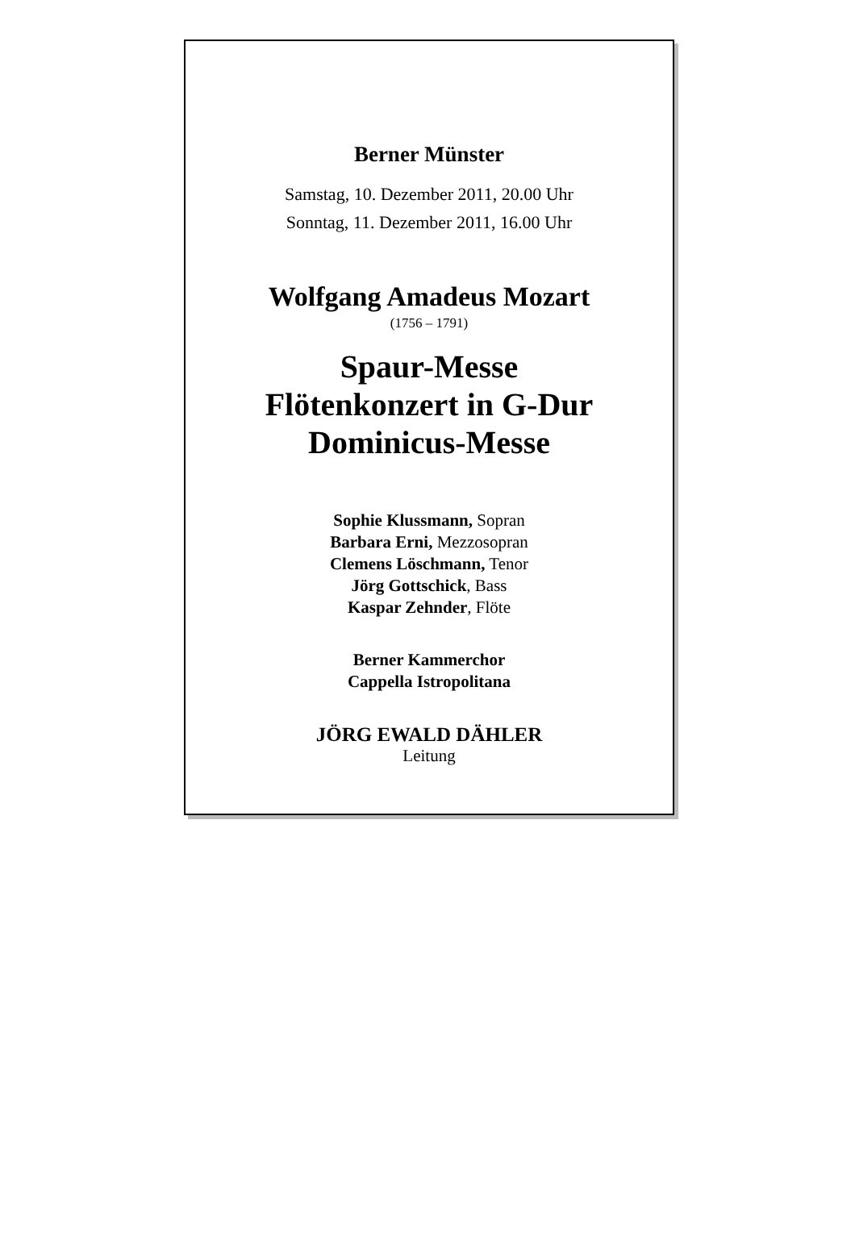Berner Münster
Samstag, 10. Dezember 2011, 20.00 Uhr
Sonntag, 11. Dezember 2011, 16.00 Uhr
Wolfgang Amadeus Mozart
(1756 – 1791)
Spaur-Messe
Flötenkonzert in G-Dur
Dominicus-Messe
Sophie Klussmann, Sopran
Barbara Erni, Mezzosopran
Clemens Löschmann, Tenor
Jörg Gottschick, Bass
Kaspar Zehnder, Flöte
Berner Kammerchor
Cappella Istropolitana
JÖRG EWALD DÄHLER
Leitung